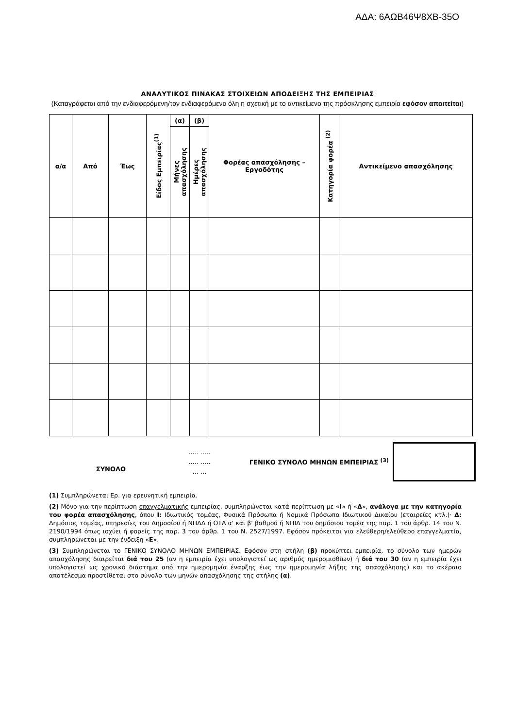ΑΔΑ: 6ΑΩΒ46Ψ8ΧΒ-35Ο
ΑΝΑΛΥΤΙΚΟΣ ΠΙΝΑΚΑΣ ΣΤΟΙΧΕΙΩΝ ΑΠΟΔΕΙΞΗΣ ΤΗΣ ΕΜΠΕΙΡΙΑΣ
(Καταγράφεται από την ενδιαφερόμενη/τον ενδιαφερόμενο όλη η σχετική με το αντικείμενο της πρόσκλησης εμπειρία εφόσον απαιτείται)
| α/α | Από | Έως | Είδος Εμπειρίας<sup>(1)</sup> | (α) | (β) | Φορέας απασχόλησης – Εργοδότης | Κατηγορία φορέα <sup>(2)</sup> | Αντικείμενο απασχόλησης |
| --- | --- | --- | --- | --- | --- | --- | --- | --- |
| | | | | Μήνες απασχόλησης | Ημέρες απασχόλησης | | | |
ΣΥΝΟΛΟ
..... .....
..... .....
... ...
ΓΕΝΙΚΟ ΣΥΝΟΛΟ ΜΗΝΩΝ ΕΜΠΕΙΡΙΑΣ <sup>(3)</sup>
(1) Συμπληρώνεται Ερ. για ερευνητική εμπειρία.
(2) Μόνο για την περίπτωση επαγγελματικής εμπειρίας, συμπληρώνεται κατά περίπτωση με «Ι» ή «Δ», ανάλογα με την κατηγορία του φορέα απασχόλησης, όπου Ι: Ιδιωτικός τομέας, Φυσικά Πρόσωπα ή Νομικά Πρόσωπα Ιδιωτικού Δικαίου (εταιρείες κτλ.)· Δ: Δημόσιος τομέας, υπηρεσίες του Δημοσίου ή ΝΠΔΔ ή ΟΤΑ α' και β' βαθμού ή ΝΠΙΔ του δημόσιου τομέα της παρ. 1 του άρθρ. 14 του Ν. 2190/1994 όπως ισχύει ή φορείς της παρ. 3 του άρθρ. 1 του Ν. 2527/1997. Εφόσον πρόκειται για ελεύθερη/ελεύθερο επαγγελματία, συμπληρώνεται με την ένδειξη «Ε».
(3) Συμπληρώνεται το ΓΕΝΙΚΟ ΣΥΝΟΛΟ ΜΗΝΩΝ ΕΜΠΕΙΡΙΑΣ. Εφόσον στη στήλη (β) προκύπτει εμπειρία, το σύνολο των ημερών απασχόλησης διαιρείται διά του 25 (αν η εμπειρία έχει υπολογιστεί ως αριθμός ημερομισθίων) ή διά του 30 (αν η εμπειρία έχει υπολογιστεί ως χρονικό διάστημα από την ημερομηνία έναρξης έως την ημερομηνία λήξης της απασχόλησης) και το ακέραιο αποτέλεσμα προστίθεται στο σύνολο των μηνών απασχόλησης της στήλης (α).